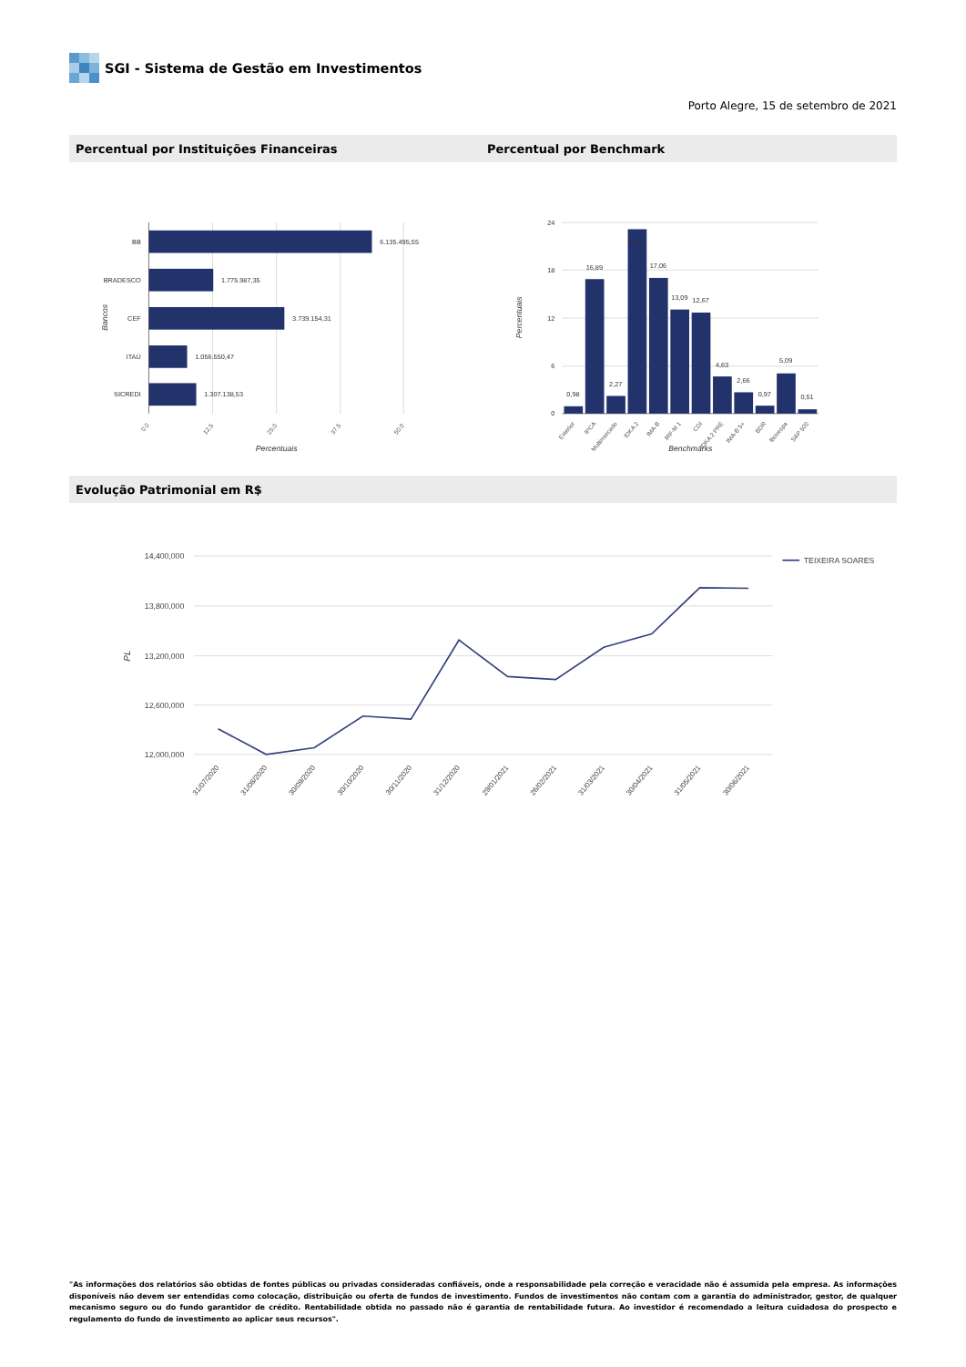SGI - Sistema de Gestão em Investimentos
Porto Alegre, 15 de setembro de 2021
Percentual por Instituições Financeiras
Percentual por Benchmark
BB
BRADESCO
CEF
ITAÚ
SICREDI
6.135.495,55
1.775.987,35
3.739.154,31
1.056.550,47
1.307.138,53
0.0
12.5
25.0
37.5
50.0
Percentuais
Bancos
24
18
12
6
0
0,98
16,89
2,27
23,16
17,06
13,09
12,67
4,63
2,66
0,97
5,09
0,51
Exterior
IPCA
Multimercado
IDKA 2
IMA-B
IRF-M 1
CDI
IDKA 2 PRÉ
IMA-B 5+
BDR
Ibovespa
S&P 500
Benchmarks
Percentuais
Evolução Patrimonial em R$
14,400,000
13,800,000
13,200,000
12,600,000
12,000,000
PL
TEIXEIRA SOARES
31/07/2020
31/08/2020
30/09/2020
30/10/2020
30/11/2020
31/12/2020
29/01/2021
26/02/2021
31/03/2021
30/04/2021
31/05/2021
30/06/2021
"As informações dos relatórios são obtidas de fontes públicas ou privadas consideradas confiáveis, onde a responsabilidade pela correção e veracidade não é assumida pela empresa. As informações disponíveis não devem ser entendidas como colocação, distribuição ou oferta de fundos de investimento. Fundos de investimentos não contam com a garantia do administrador, gestor, de qualquer mecanismo seguro ou do fundo garantidor de crédito. Rentabilidade obtida no passado não é garantia de rentabilidade futura. Ao investidor é recomendado a leitura cuidadosa do prospecto e regulamento do fundo de investimento ao aplicar seus recursos".